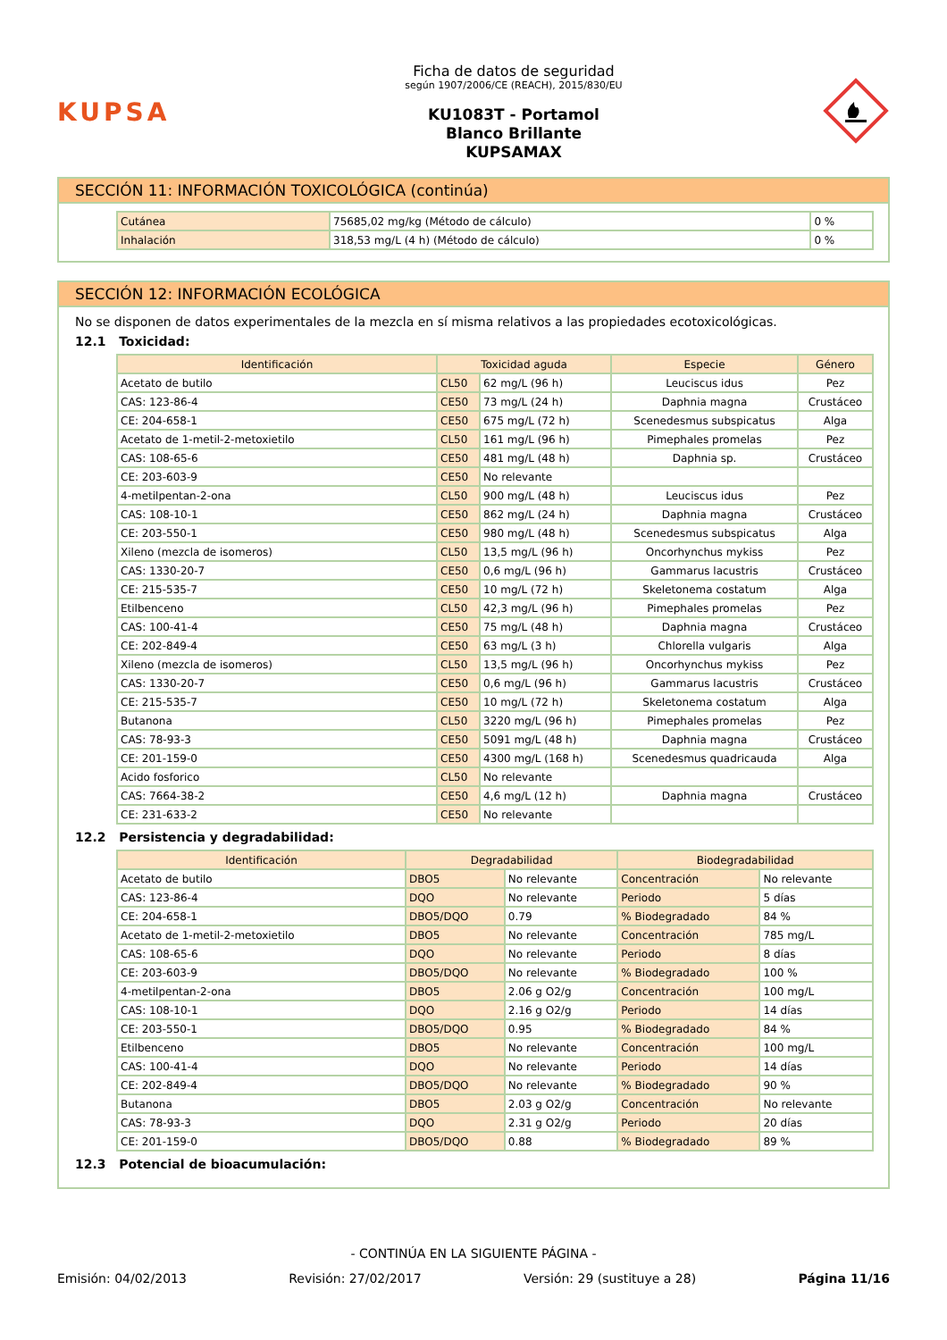KUPSA
Ficha de datos de seguridad
según 1907/2006/CE (REACH), 2015/830/EU
KU1083T - Portamol
Blanco Brillante
KUPSAMAX
SECCIÓN 11: INFORMACIÓN TOXICOLÓGICA (continúa)
| Cutánea | 75685,02 mg/kg (Método de cálculo) | 0 % |
| Inhalación | 318,53 mg/L (4 h) (Método de cálculo) | 0 % |
SECCIÓN 12: INFORMACIÓN ECOLÓGICA
No se disponen de datos experimentales de la mezcla en sí misma relativos a las propiedades ecotoxicológicas.
12.1 Toxicidad:
| Identificación | Toxicidad aguda | | Especie | Género |
| --- | --- | --- | --- | --- |
| Acetato de butilo | CL50 | 62 mg/L (96 h) | Leuciscus idus | Pez |
| CAS: 123-86-4 | CE50 | 73 mg/L (24 h) | Daphnia magna | Crustáceo |
| CE: 204-658-1 | CE50 | 675 mg/L (72 h) | Scenedesmus subspicatus | Alga |
| Acetato de 1-metil-2-metoxietilo | CL50 | 161 mg/L (96 h) | Pimephales promelas | Pez |
| CAS: 108-65-6 | CE50 | 481 mg/L (48 h) | Daphnia sp. | Crustáceo |
| CE: 203-603-9 | CE50 | No relevante | | |
| 4-metilpentan-2-ona | CL50 | 900 mg/L (48 h) | Leuciscus idus | Pez |
| CAS: 108-10-1 | CE50 | 862 mg/L (24 h) | Daphnia magna | Crustáceo |
| CE: 203-550-1 | CE50 | 980 mg/L (48 h) | Scenedesmus subspicatus | Alga |
| Xileno (mezcla de isomeros) | CL50 | 13,5 mg/L (96 h) | Oncorhynchus mykiss | Pez |
| CAS: 1330-20-7 | CE50 | 0,6 mg/L (96 h) | Gammarus lacustris | Crustáceo |
| CE: 215-535-7 | CE50 | 10 mg/L (72 h) | Skeletonema costatum | Alga |
| Etilbenceno | CL50 | 42,3 mg/L (96 h) | Pimephales promelas | Pez |
| CAS: 100-41-4 | CE50 | 75 mg/L (48 h) | Daphnia magna | Crustáceo |
| CE: 202-849-4 | CE50 | 63 mg/L (3 h) | Chlorella vulgaris | Alga |
| Xileno (mezcla de isomeros) | CL50 | 13,5 mg/L (96 h) | Oncorhynchus mykiss | Pez |
| CAS: 1330-20-7 | CE50 | 0,6 mg/L (96 h) | Gammarus lacustris | Crustáceo |
| CE: 215-535-7 | CE50 | 10 mg/L (72 h) | Skeletonema costatum | Alga |
| Butanona | CL50 | 3220 mg/L (96 h) | Pimephales promelas | Pez |
| CAS: 78-93-3 | CE50 | 5091 mg/L (48 h) | Daphnia magna | Crustáceo |
| CE: 201-159-0 | CE50 | 4300 mg/L (168 h) | Scenedesmus quadricauda | Alga |
| Acido fosforico | CL50 | No relevante | | |
| CAS: 7664-38-2 | CE50 | 4,6 mg/L (12 h) | Daphnia magna | Crustáceo |
| CE: 231-633-2 | CE50 | No relevante | | |
12.2 Persistencia y degradabilidad:
| Identificación | Degradabilidad | | Biodegradabilidad | |
| --- | --- | --- | --- | --- |
| Acetato de butilo | DBO5 | No relevante | Concentración | No relevante |
| CAS: 123-86-4 | DQO | No relevante | Periodo | 5 días |
| CE: 204-658-1 | DBO5/DQO | 0.79 | % Biodegradado | 84 % |
| Acetato de 1-metil-2-metoxietilo | DBO5 | No relevante | Concentración | 785 mg/L |
| CAS: 108-65-6 | DQO | No relevante | Periodo | 8 días |
| CE: 203-603-9 | DBO5/DQO | No relevante | % Biodegradado | 100 % |
| 4-metilpentan-2-ona | DBO5 | 2.06 g O2/g | Concentración | 100 mg/L |
| CAS: 108-10-1 | DQO | 2.16 g O2/g | Periodo | 14 días |
| CE: 203-550-1 | DBO5/DQO | 0.95 | % Biodegradado | 84 % |
| Etilbenceno | DBO5 | No relevante | Concentración | 100 mg/L |
| CAS: 100-41-4 | DQO | No relevante | Periodo | 14 días |
| CE: 202-849-4 | DBO5/DQO | No relevante | % Biodegradado | 90 % |
| Butanona | DBO5 | 2.03 g O2/g | Concentración | No relevante |
| CAS: 78-93-3 | DQO | 2.31 g O2/g | Periodo | 20 días |
| CE: 201-159-0 | DBO5/DQO | 0.88 | % Biodegradado | 89 % |
12.3 Potencial de bioacumulación:
- CONTINÚA EN LA SIGUIENTE PÁGINA -
Emisión: 04/02/2013 Revisión: 27/02/2017 Versión: 29 (sustituye a 28) Página 11/16